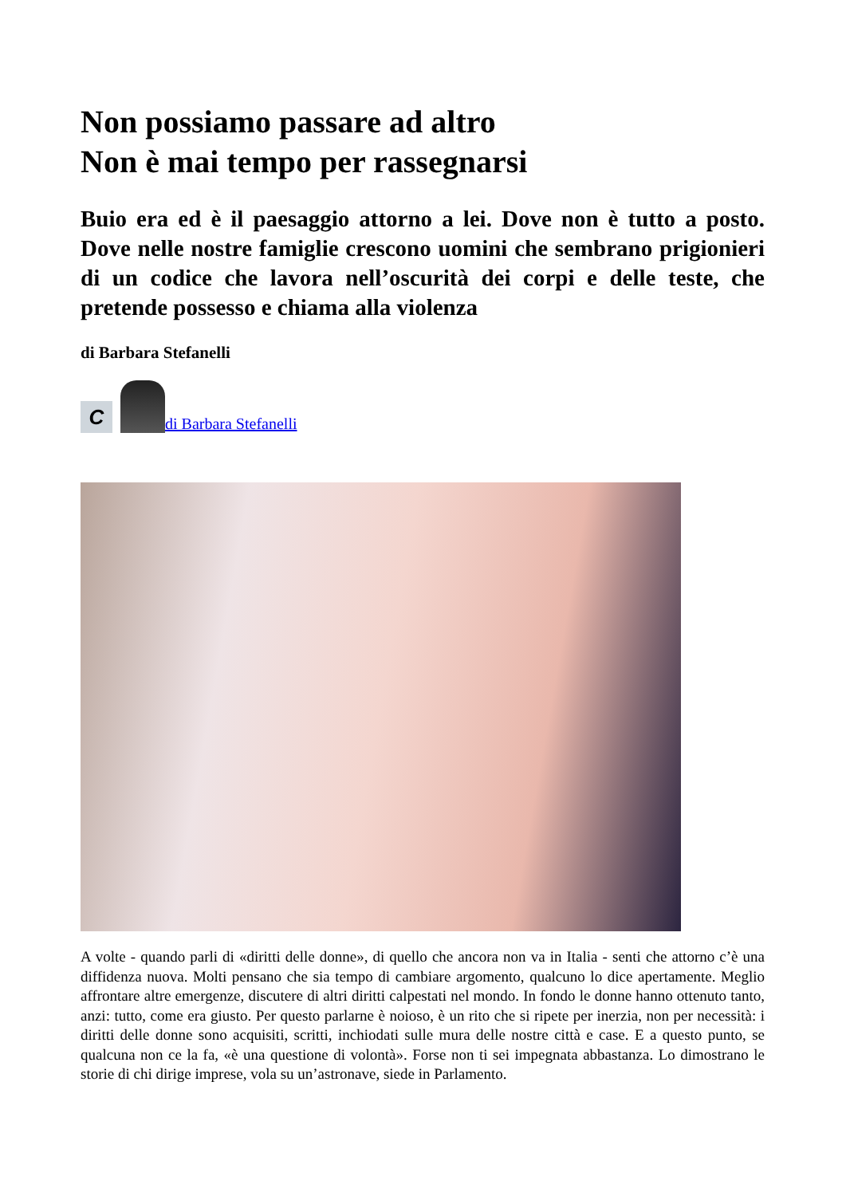Non possiamo passare ad altro
Non è mai tempo per rassegnarsi
Buio era ed è il paesaggio attorno a lei. Dove non è tutto a posto. Dove nelle nostre famiglie crescono uomini che sembrano prigionieri di un codice che lavora nell’oscurità dei corpi e delle teste, che pretende possesso e chiama alla violenza
di Barbara Stefanelli
C
di Barbara Stefanelli
A volte - quando parli di «diritti delle donne», di quello che ancora non va in Italia - senti che attorno c’è una diffidenza nuova. Molti pensano che sia tempo di cambiare argomento, qualcuno lo dice apertamente. Meglio affrontare altre emergenze, discutere di altri diritti calpestati nel mondo. In fondo le donne hanno ottenuto tanto, anzi: tutto, come era giusto. Per questo parlarne è noioso, è un rito che si ripete per inerzia, non per necessità: i diritti delle donne sono acquisiti, scritti, inchiodati sulle mura delle nostre città e case. E a questo punto, se qualcuna non ce la fa, «è una questione di volontà». Forse non ti sei impegnata abbastanza. Lo dimostrano le storie di chi dirige imprese, vola su un’astronave, siede in Parlamento.